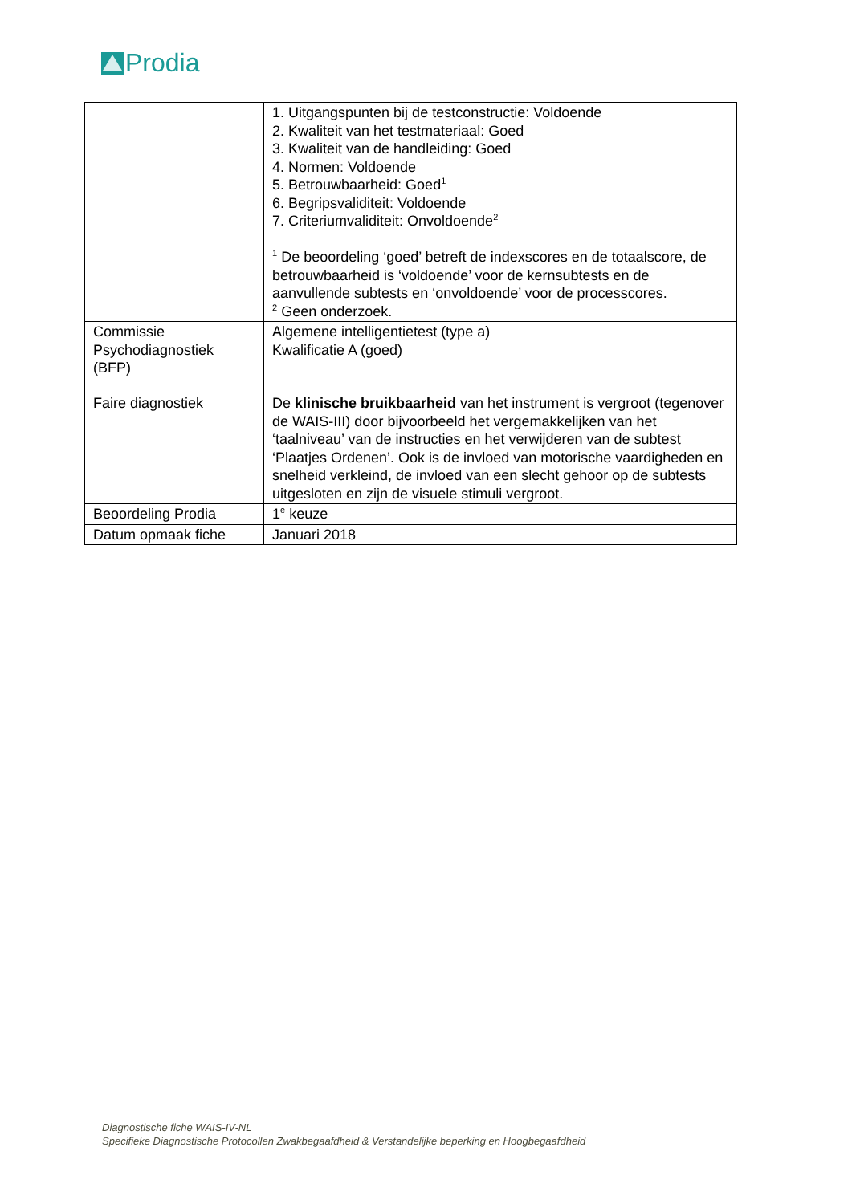Prodia
| | 1. Uitgangspunten bij de testconstructie: Voldoende 2. Kwaliteit van het testmateriaal: Goed 3. Kwaliteit van de handleiding: Goed 4. Normen: Voldoende 5. Betrouwbaarheid: Goed<sup>1</sup> 6. Begripsvaliditeit: Voldoende 7. Criteriumvaliditeit: Onvoldoende<sup>2</sup> <sup>1</sup> De beoordeling ‘goed’ betreft de indexscores en de totaalscore, de betrouwbaarheid is ‘voldoende’ voor de kernsubtests en de aanvullende subtests en ‘onvoldoende’ voor de processcores. <sup>2</sup> Geen onderzoek. |
| Commissie Psychodiagnostiek (BFP) | Algemene intelligentietest (type a) Kwalificatie A (goed) |
| Faire diagnostiek | De klinische bruikbaarheid van het instrument is vergroot (tegenover de WAIS-III) door bijvoorbeeld het vergemakkelijken van het ‘taalniveau’ van de instructies en het verwijderen van de subtest ‘Plaatjes Ordenen’. Ook is de invloed van motorische vaardigheden en snelheid verkleind, de invloed van een slecht gehoor op de subtests uitgesloten en zijn de visuele stimuli vergroot. |
| Beoordeling Prodia | 1<sup>e</sup> keuze |
| Datum opmaak fiche | Januari 2018 |
Diagnostische fiche WAIS-IV-NL
Specifieke Diagnostische Protocollen Zwakbegaafdheid & Verstandelijke beperking en Hoogbegaafdheid